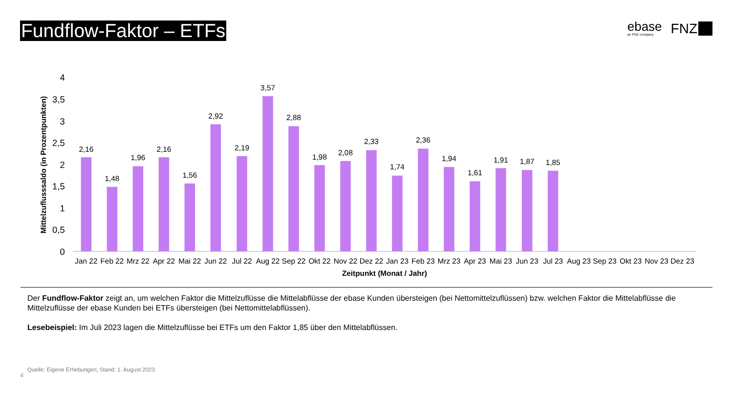Fundflow-Faktor – ETFs
ebase
an FNZ company
FNZ
4
3,5
3
2,5
2
1,5
1
0,5
0
Mittelzuflusssaldo (in Prozentpunkten)
2,16
1,48
1,96
2,16
1,56
2,92
2,19
3,57
2,88
1,98
2,08
2,33
1,74
2,36
1,94
1,61
1,91
1,87
1,85
Jan 22
Feb 22
Mrz 22
Apr 22
Mai 22
Jun 22
Jul 22
Aug 22
Sep 22
Okt 22
Nov 22
Dez 22
Jan 23
Feb 23
Mrz 23
Apr 23
Mai 23
Jun 23
Jul 23
Aug 23
Sep 23
Okt 23
Nov 23
Dez 23
Zeitpunkt (Monat / Jahr)
Der Fundflow-Faktor zeigt an, um welchen Faktor die Mittelzuflüsse die Mittelabflüsse der ebase Kunden übersteigen (bei Nettomittelzuflüssen) bzw. welchen Faktor die Mittelabflüsse die Mittelzuflüsse der ebase Kunden bei ETFs übersteigen (bei Nettomittelabflüssen).
Lesebeispiel: Im Juli 2023 lagen die Mittelzuflüsse bei ETFs um den Faktor 1,85 über den Mittelabflüssen.
Quelle: Eigene Erhebungen; Stand: 1. August 2023
4